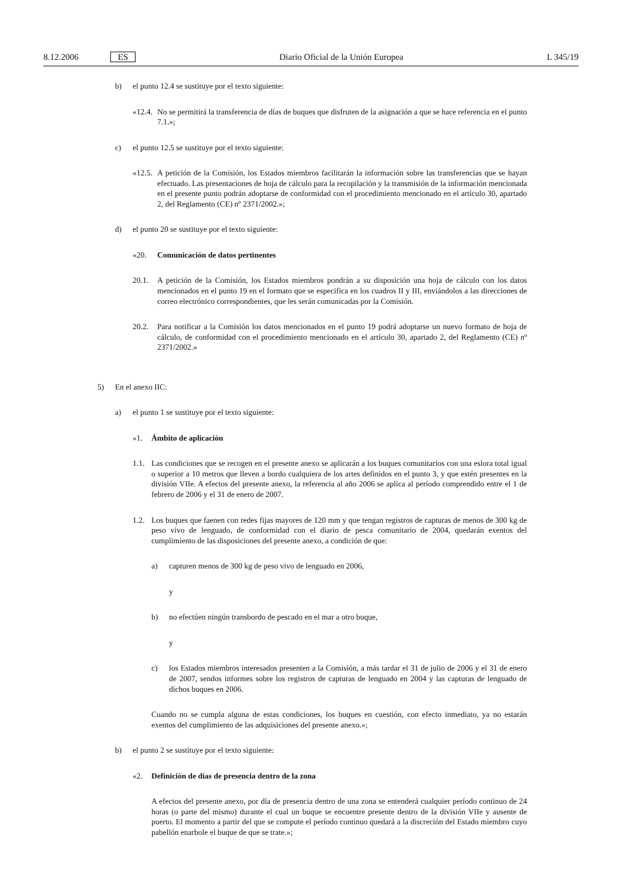8.12.2006 ES Diario Oficial de la Unión Europea L 345/19
b) el punto 12.4 se sustituye por el texto siguiente:
«12.4.
No se permitirá la transferencia de días de buques que disfruten de la asignación a que se hace referencia en el punto 7.1.»;
c) el punto 12.5 se sustituye por el texto siguiente:
«12.5.
A petición de la Comisión, los Estados miembros facilitarán la información sobre las transferencias que se hayan efectuado. Las presentaciones de hoja de cálculo para la recopilación y la transmisión de la información mencionada en el presente punto podrán adoptarse de conformidad con el procedimiento mencionado en el artículo 30, apartado 2, del Reglamento (CE) nº 2371/2002.»;
d) el punto 20 se sustituye por el texto siguiente:
«20. Comunicación de datos pertinentes
20.1. A petición de la Comisión, los Estados miembros pondrán a su disposición una hoja de cálculo con los datos mencionados en el punto 19 en el formato que se especifica en los cuadros II y III, enviándolos a las direcciones de correo electrónico correspondientes, que les serán comunicadas por la Comisión.
20.2. Para notificar a la Comisión los datos mencionados en el punto 19 podrá adoptarse un nuevo formato de hoja de cálculo, de conformidad con el procedimiento mencionado en el artículo 30, apartado 2, del Reglamento (CE) nº 2371/2002.»
5) En el anexo IIC:
a) el punto 1 se sustituye por el texto siguiente:
«1. Ámbito de aplicación
1.1.
Las condiciones que se recogen en el presente anexo se aplicarán a los buques comunitarios con una eslora total igual o superior a 10 metros que lleven a bordo cualquiera de los artes definidos en el punto 3, y que estén presentes en la división VIIe. A efectos del presente anexo, la referencia al año 2006 se aplica al período comprendido entre el 1 de febrero de 2006 y el 31 de enero de 2007.
1.2.
Los buques que faenen con redes fijas mayores de 120 mm y que tengan registros de capturas de menos de 300 kg de peso vivo de lenguado, de conformidad con el diario de pesca comunitario de 2004, quedarán exentos del cumplimiento de las disposiciones del presente anexo, a condición de que:
a) capturen menos de 300 kg de peso vivo de lenguado en 2006,
y
b) no efectúen ningún transbordo de pescado en el mar a otro buque,
y
c) los Estados miembros interesados presenten a la Comisión, a más tardar el 31 de julio de 2006 y el 31 de enero de 2007, sendos informes sobre los registros de capturas de lenguado en 2004 y las capturas de lenguado de dichos buques en 2006.
Cuando no se cumpla alguna de estas condiciones, los buques en cuestión, con efecto inmediato, ya no estarán exentos del cumplimiento de las adquisiciones del presente anexo.»;
b) el punto 2 se sustituye por el texto siguiente:
«2. Definición de días de presencia dentro de la zona
A efectos del presente anexo, por día de presencia dentro de una zona se entenderá cualquier período continuo de 24 horas (o parte del mismo) durante el cual un buque se encuentre presente dentro de la división VIIe y ausente de puerto. El momento a partir del que se compute el período continuo quedará a la discreción del Estado miembro cuyo pabellón enarbole el buque de que se trate.»;